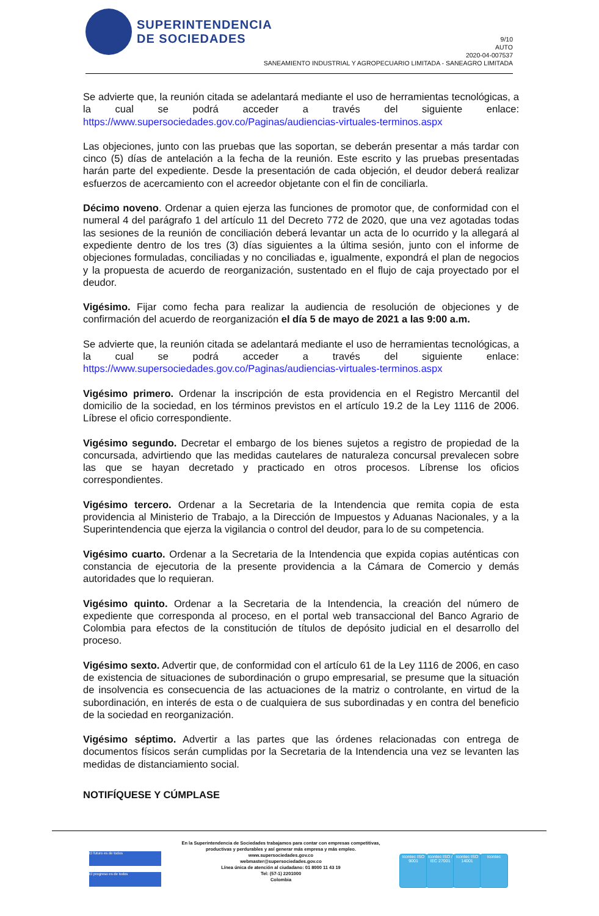SUPERINTENDENCIA
DE SOCIEDADES
9/10
AUTO
2020-04-007537
SANEAMIENTO INDUSTRIAL Y AGROPECUARIO LIMITADA - SANEAGRO LIMITADA
Se advierte que, la reunión citada se adelantará mediante el uso de herramientas tecnológicas, a la cual se podrá acceder a través del siguiente enlace: https://www.supersociedades.gov.co/Paginas/audiencias-virtuales-terminos.aspx
Las objeciones, junto con las pruebas que las soportan, se deberán presentar a más tardar con cinco (5) días de antelación a la fecha de la reunión. Este escrito y las pruebas presentadas harán parte del expediente. Desde la presentación de cada objeción, el deudor deberá realizar esfuerzos de acercamiento con el acreedor objetante con el fin de conciliarla.
Décimo noveno. Ordenar a quien ejerza las funciones de promotor que, de conformidad con el numeral 4 del parágrafo 1 del artículo 11 del Decreto 772 de 2020, que una vez agotadas todas las sesiones de la reunión de conciliación deberá levantar un acta de lo ocurrido y la allegará al expediente dentro de los tres (3) días siguientes a la última sesión, junto con el informe de objeciones formuladas, conciliadas y no conciliadas e, igualmente, expondrá el plan de negocios y la propuesta de acuerdo de reorganización, sustentado en el flujo de caja proyectado por el deudor.
Vigésimo. Fijar como fecha para realizar la audiencia de resolución de objeciones y de confirmación del acuerdo de reorganización el día 5 de mayo de 2021 a las 9:00 a.m.
Se advierte que, la reunión citada se adelantará mediante el uso de herramientas tecnológicas, a la cual se podrá acceder a través del siguiente enlace: https://www.supersociedades.gov.co/Paginas/audiencias-virtuales-terminos.aspx
Vigésimo primero. Ordenar la inscripción de esta providencia en el Registro Mercantil del domicilio de la sociedad, en los términos previstos en el artículo 19.2 de la Ley 1116 de 2006. Líbrese el oficio correspondiente.
Vigésimo segundo. Decretar el embargo de los bienes sujetos a registro de propiedad de la concursada, advirtiendo que las medidas cautelares de naturaleza concursal prevalecen sobre las que se hayan decretado y practicado en otros procesos. Líbrense los oficios correspondientes.
Vigésimo tercero. Ordenar a la Secretaria de la Intendencia que remita copia de esta providencia al Ministerio de Trabajo, a la Dirección de Impuestos y Aduanas Nacionales, y a la Superintendencia que ejerza la vigilancia o control del deudor, para lo de su competencia.
Vigésimo cuarto. Ordenar a la Secretaria de la Intendencia que expida copias auténticas con constancia de ejecutoria de la presente providencia a la Cámara de Comercio y demás autoridades que lo requieran.
Vigésimo quinto. Ordenar a la Secretaria de la Intendencia, la creación del número de expediente que corresponda al proceso, en el portal web transaccional del Banco Agrario de Colombia para efectos de la constitución de títulos de depósito judicial en el desarrollo del proceso.
Vigésimo sexto. Advertir que, de conformidad con el artículo 61 de la Ley 1116 de 2006, en caso de existencia de situaciones de subordinación o grupo empresarial, se presume que la situación de insolvencia es consecuencia de las actuaciones de la matriz o controlante, en virtud de la subordinación, en interés de esta o de cualquiera de sus subordinadas y en contra del beneficio de la sociedad en reorganización.
Vigésimo séptimo. Advertir a las partes que las órdenes relacionadas con entrega de documentos físicos serán cumplidas por la Secretaria de la Intendencia una vez se levanten las medidas de distanciamiento social.
NOTIFÍQUESE Y CÚMPLASE
El futuro es de todos
El progreso es de todos
En la Superintendencia de Sociedades trabajamos para contar con empresas competitivas, productivas y perdurables y así generar más empresa y más empleo.
www.supersociedades.gov.co
webmaster@supersociedades.gov.co
Línea única de atención al ciudadano: 01 8000 11 43 19
Tel: (57-1) 2201000
Colombia
icontec ISO 9001
icontec ISO / IEC 27001
icontec ISO 14001
icontec